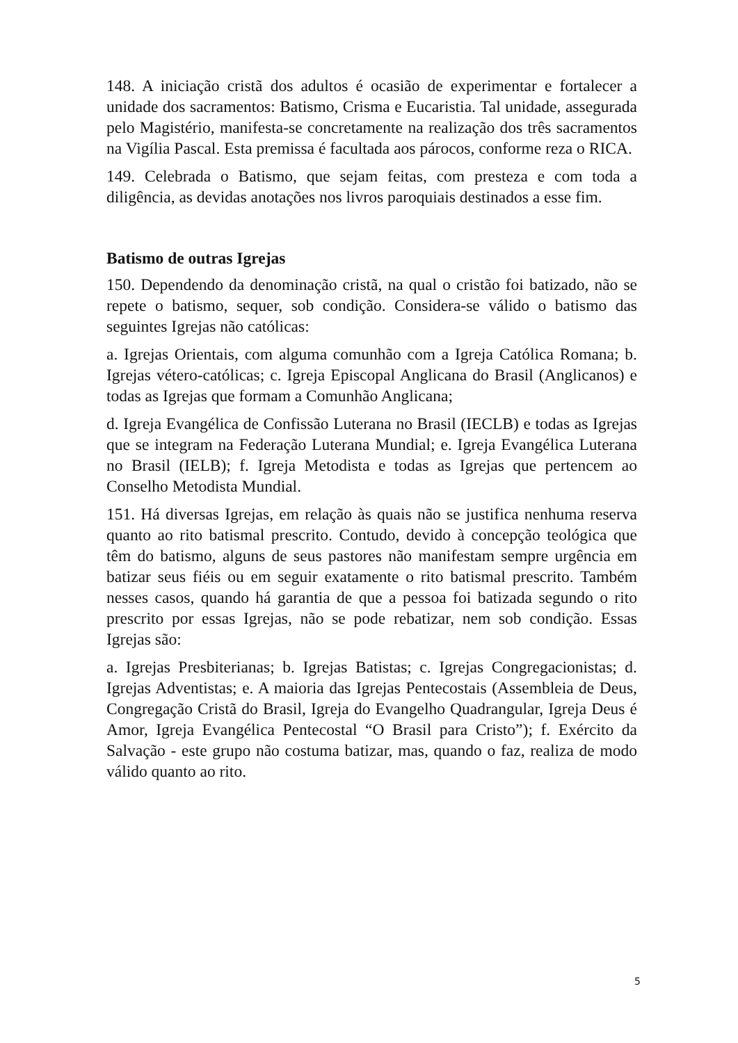148. A iniciação cristã dos adultos é ocasião de experimentar e fortalecer a unidade dos sacramentos: Batismo, Crisma e Eucaristia. Tal unidade, assegurada pelo Magistério, manifesta-se concretamente na realização dos três sacramentos na Vigília Pascal. Esta premissa é facultada aos párocos, conforme reza o RICA.
149. Celebrada o Batismo, que sejam feitas, com presteza e com toda a diligência, as devidas anotações nos livros paroquiais destinados a esse fim.
Batismo de outras Igrejas
150. Dependendo da denominação cristã, na qual o cristão foi batizado, não se repete o batismo, sequer, sob condição. Considera-se válido o batismo das seguintes Igrejas não católicas:
a. Igrejas Orientais, com alguma comunhão com a Igreja Católica Romana; b. Igrejas vétero-católicas; c. Igreja Episcopal Anglicana do Brasil (Anglicanos) e todas as Igrejas que formam a Comunhão Anglicana;
d. Igreja Evangélica de Confissão Luterana no Brasil (IECLB) e todas as Igrejas que se integram na Federação Luterana Mundial; e. Igreja Evangélica Luterana no Brasil (IELB); f. Igreja Metodista e todas as Igrejas que pertencem ao Conselho Metodista Mundial.
151. Há diversas Igrejas, em relação às quais não se justifica nenhuma reserva quanto ao rito batismal prescrito. Contudo, devido à concepção teológica que têm do batismo, alguns de seus pastores não manifestam sempre urgência em batizar seus fiéis ou em seguir exatamente o rito batismal prescrito. Também nesses casos, quando há garantia de que a pessoa foi batizada segundo o rito prescrito por essas Igrejas, não se pode rebatizar, nem sob condição. Essas Igrejas são:
a. Igrejas Presbiterianas; b. Igrejas Batistas; c. Igrejas Congregacionistas; d. Igrejas Adventistas; e. A maioria das Igrejas Pentecostais (Assembleia de Deus, Congregação Cristã do Brasil, Igreja do Evangelho Quadrangular, Igreja Deus é Amor, Igreja Evangélica Pentecostal “O Brasil para Cristo”); f. Exército da Salvação - este grupo não costuma batizar, mas, quando o faz, realiza de modo válido quanto ao rito.
5